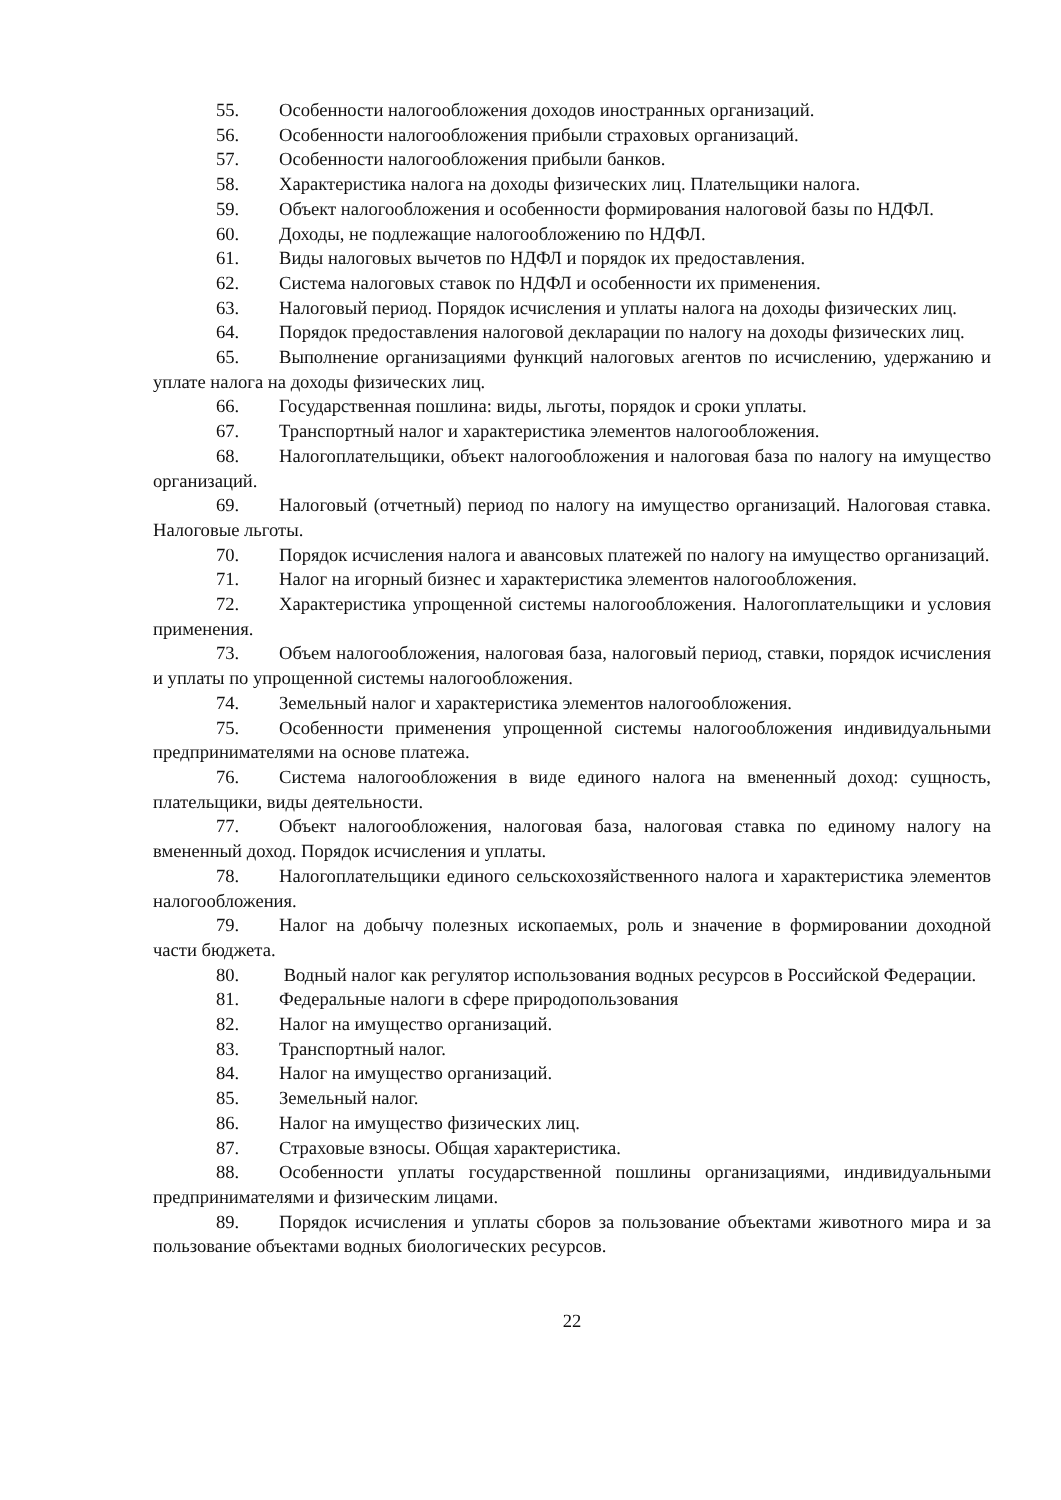55. Особенности налогообложения доходов иностранных организаций.
56. Особенности налогообложения прибыли страховых организаций.
57. Особенности налогообложения прибыли банков.
58. Характеристика налога на доходы физических лиц. Плательщики налога.
59. Объект налогообложения и особенности формирования налоговой базы по НДФЛ.
60. Доходы, не подлежащие налогообложению по НДФЛ.
61. Виды налоговых вычетов по НДФЛ и порядок их предоставления.
62. Система налоговых ставок по НДФЛ и особенности их применения.
63. Налоговый период. Порядок исчисления и уплаты налога на доходы физических лиц.
64. Порядок предоставления налоговой декларации по налогу на доходы физических лиц.
65. Выполнение организациями функций налоговых агентов по исчислению, удержанию и уплате налога на доходы физических лиц.
66. Государственная пошлина: виды, льготы, порядок и сроки уплаты.
67. Транспортный налог и характеристика элементов налогообложения.
68. Налогоплательщики, объект налогообложения и налоговая база по налогу на имущество организаций.
69. Налоговый (отчетный) период по налогу на имущество организаций. Налоговая ставка. Налоговые льготы.
70. Порядок исчисления налога и авансовых платежей по налогу на имущество организаций.
71. Налог на игорный бизнес и характеристика элементов налогообложения.
72. Характеристика упрощенной системы налогообложения. Налогоплательщики и условия применения.
73. Объем налогообложения, налоговая база, налоговый период, ставки, порядок исчисления и уплаты по упрощенной системы налогообложения.
74. Земельный налог и характеристика элементов налогообложения.
75. Особенности применения упрощенной системы налогообложения индивидуальными предпринимателями на основе платежа.
76. Система налогообложения в виде единого налога на вмененный доход: сущность, плательщики, виды деятельности.
77. Объект налогообложения, налоговая база, налоговая ставка по единому налогу на вмененный доход. Порядок исчисления и уплаты.
78. Налогоплательщики единого сельскохозяйственного налога и характеристика элементов налогообложения.
79. Налог на добычу полезных ископаемых, роль и значение в формировании доходной части бюджета.
80. Водный налог как регулятор использования водных ресурсов в Российской Федерации.
81. Федеральные налоги в сфере природопользования
82. Налог на имущество организаций.
83. Транспортный налог.
84. Налог на имущество организаций.
85. Земельный налог.
86. Налог на имущество физических лиц.
87. Страховые взносы. Общая характеристика.
88. Особенности уплаты государственной пошлины организациями, индивидуальными предпринимателями и физическим лицами.
89. Порядок исчисления и уплаты сборов за пользование объектами животного мира и за пользование объектами водных биологических ресурсов.
22